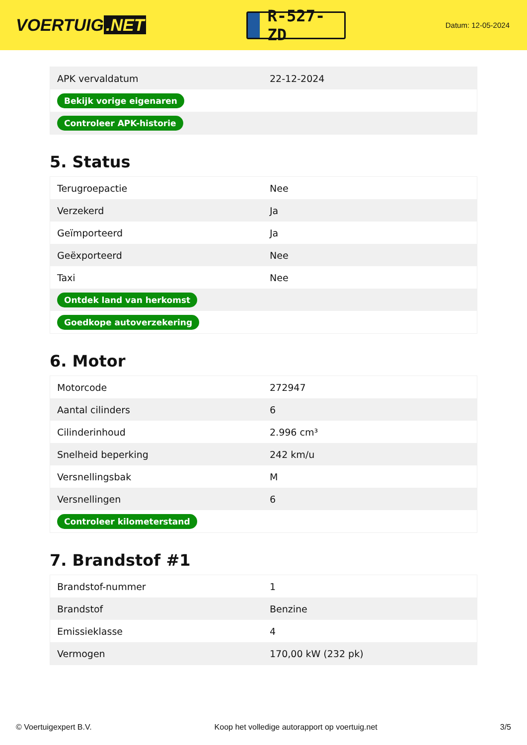VOERTUIG.NET
R-527-ZD
Datum: 12-05-2024
| APK vervaldatum | 22-12-2024 |
| Bekijk vorige eigenaren | |
| Controleer APK-historie | |
5. Status
| Terugroepactie | Nee |
| Verzekerd | Ja |
| Geïmporteerd | Ja |
| Geëxporteerd | Nee |
| Taxi | Nee |
| Ontdek land van herkomst | |
| Goedkope autoverzekering | |
6. Motor
| Motorcode | 272947 |
| Aantal cilinders | 6 |
| Cilinderinhoud | 2.996 cm³ |
| Snelheid beperking | 242 km/u |
| Versnellingsbak | M |
| Versnellingen | 6 |
| Controleer kilometerstand | |
7. Brandstof #1
| Brandstof-nummer | 1 |
| Brandstof | Benzine |
| Emissieklasse | 4 |
| Vermogen | 170,00 kW (232 pk) |
© Voertuigexpert B.V. Koop het volledige autorapport op voertuig.net 3/5